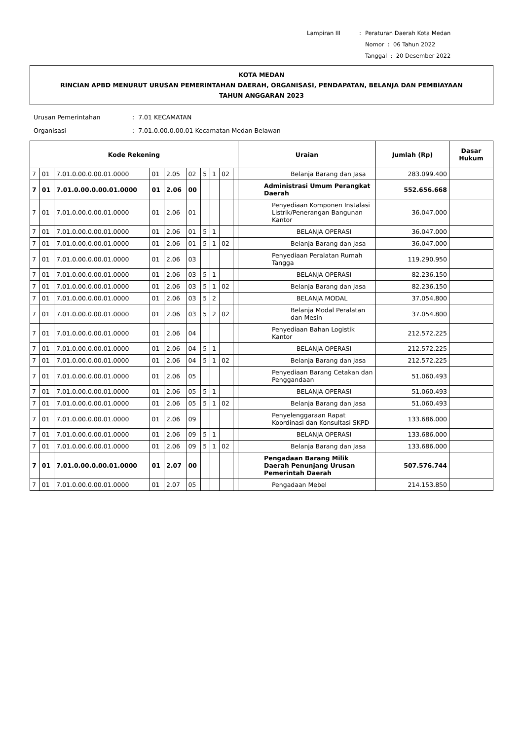| Lampiran III | : | Peraturan Daerah Kota Medan |
| | | Nomor : 06 Tahun 2022 |
| | | Tanggal : 20 Desember 2022 |
KOTA MEDAN
RINCIAN APBD MENURUT URUSAN PEMERINTAHAN DAERAH, ORGANISASI, PENDAPATAN, BELANJA DAN PEMBIAYAAN
TAHUN ANGGARAN 2023
| Urusan Pemerintahan | : 7.01 KECAMATAN |
| Organisasi | : 7.01.0.00.0.00.01 Kecamatan Medan Belawan |
| Kode Rekening | | | | | | | | | | Uraian | Jumlah (Rp) | Dasar Hukum |
| --- | --- | --- | --- | --- | --- | --- | --- | --- | --- | --- | --- | --- |
| 7 | 01 | 7.01.0.00.0.00.01.0000 | 01 | 2.05 | 02 | 5 | 1 | 02 | | Belanja Barang dan Jasa | 283.099.400 | |
| 7 | 01 | 7.01.0.00.0.00.01.0000 | 01 | 2.06 | 00 | | | | | Administrasi Umum Perangkat Daerah | 552.656.668 | |
| 7 | 01 | 7.01.0.00.0.00.01.0000 | 01 | 2.06 | 01 | | | | | Penyediaan Komponen Instalasi Listrik/Penerangan Bangunan Kantor | 36.047.000 | |
| 7 | 01 | 7.01.0.00.0.00.01.0000 | 01 | 2.06 | 01 | 5 | 1 | | | BELANJA OPERASI | 36.047.000 | |
| 7 | 01 | 7.01.0.00.0.00.01.0000 | 01 | 2.06 | 01 | 5 | 1 | 02 | | Belanja Barang dan Jasa | 36.047.000 | |
| 7 | 01 | 7.01.0.00.0.00.01.0000 | 01 | 2.06 | 03 | | | | | Penyediaan Peralatan Rumah Tangga | 119.290.950 | |
| 7 | 01 | 7.01.0.00.0.00.01.0000 | 01 | 2.06 | 03 | 5 | 1 | | | BELANJA OPERASI | 82.236.150 | |
| 7 | 01 | 7.01.0.00.0.00.01.0000 | 01 | 2.06 | 03 | 5 | 1 | 02 | | Belanja Barang dan Jasa | 82.236.150 | |
| 7 | 01 | 7.01.0.00.0.00.01.0000 | 01 | 2.06 | 03 | 5 | 2 | | | BELANJA MODAL | 37.054.800 | |
| 7 | 01 | 7.01.0.00.0.00.01.0000 | 01 | 2.06 | 03 | 5 | 2 | 02 | | Belanja Modal Peralatan dan Mesin | 37.054.800 | |
| 7 | 01 | 7.01.0.00.0.00.01.0000 | 01 | 2.06 | 04 | | | | | Penyediaan Bahan Logistik Kantor | 212.572.225 | |
| 7 | 01 | 7.01.0.00.0.00.01.0000 | 01 | 2.06 | 04 | 5 | 1 | | | BELANJA OPERASI | 212.572.225 | |
| 7 | 01 | 7.01.0.00.0.00.01.0000 | 01 | 2.06 | 04 | 5 | 1 | 02 | | Belanja Barang dan Jasa | 212.572.225 | |
| 7 | 01 | 7.01.0.00.0.00.01.0000 | 01 | 2.06 | 05 | | | | | Penyediaan Barang Cetakan dan Penggandaan | 51.060.493 | |
| 7 | 01 | 7.01.0.00.0.00.01.0000 | 01 | 2.06 | 05 | 5 | 1 | | | BELANJA OPERASI | 51.060.493 | |
| 7 | 01 | 7.01.0.00.0.00.01.0000 | 01 | 2.06 | 05 | 5 | 1 | 02 | | Belanja Barang dan Jasa | 51.060.493 | |
| 7 | 01 | 7.01.0.00.0.00.01.0000 | 01 | 2.06 | 09 | | | | | Penyelenggaraan Rapat Koordinasi dan Konsultasi SKPD | 133.686.000 | |
| 7 | 01 | 7.01.0.00.0.00.01.0000 | 01 | 2.06 | 09 | 5 | 1 | | | BELANJA OPERASI | 133.686.000 | |
| 7 | 01 | 7.01.0.00.0.00.01.0000 | 01 | 2.06 | 09 | 5 | 1 | 02 | | Belanja Barang dan Jasa | 133.686.000 | |
| 7 | 01 | 7.01.0.00.0.00.01.0000 | 01 | 2.07 | 00 | | | | | Pengadaan Barang Milik Daerah Penunjang Urusan Pemerintah Daerah | 507.576.744 | |
| 7 | 01 | 7.01.0.00.0.00.01.0000 | 01 | 2.07 | 05 | | | | | Pengadaan Mebel | 214.153.850 | |